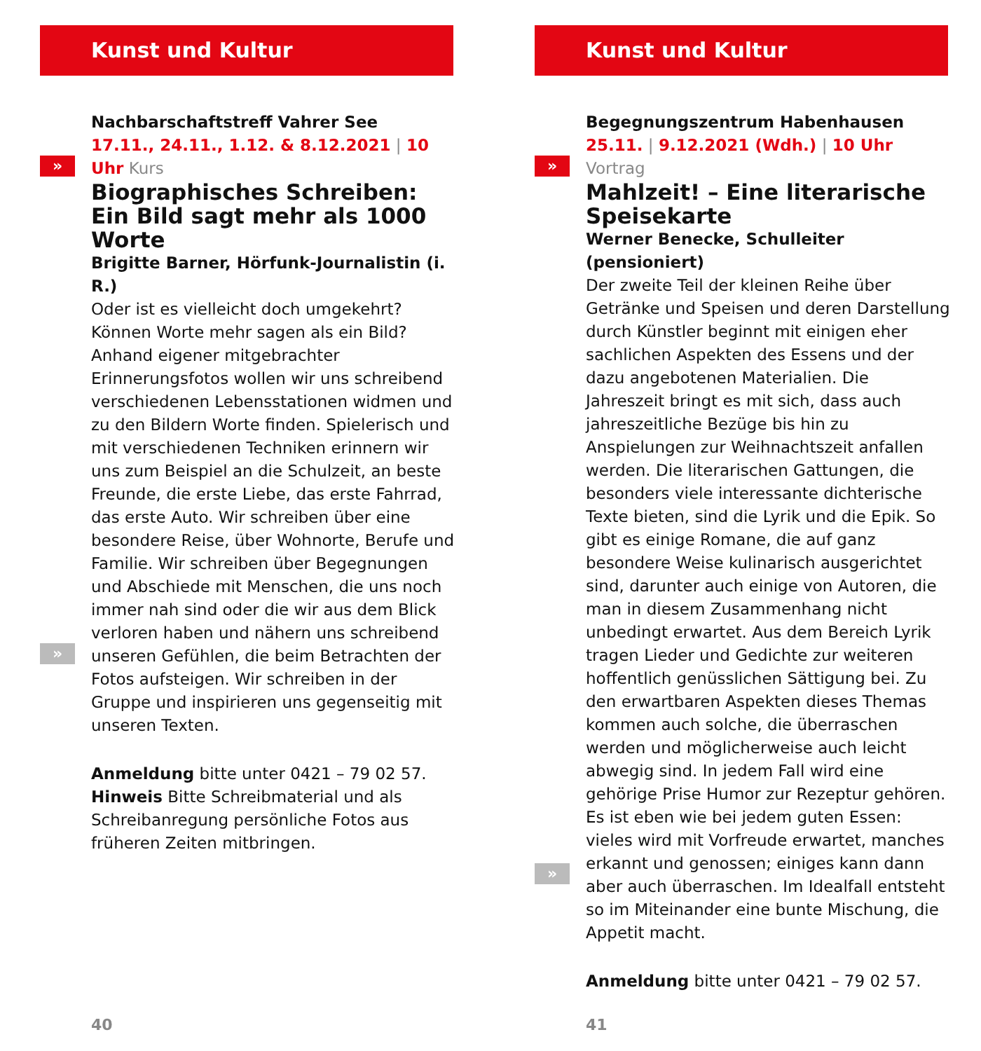Kunst und Kultur
»
»
Nachbarschaftstreff Vahrer See
17.11., 24.11., 1.12. & 8.12.2021 | 10 Uhr Kurs
Biographisches Schreiben: Ein Bild sagt mehr als 1000 Worte
Brigitte Barner, Hörfunk-Journalistin (i. R.)
Oder ist es vielleicht doch umgekehrt? Können Worte mehr sagen als ein Bild? Anhand eigener mitgebrachter Erinnerungsfotos wollen wir uns schreibend verschiedenen Lebensstationen widmen und zu den Bildern Worte finden. Spielerisch und mit verschiedenen Techniken erinnern wir uns zum Beispiel an die Schulzeit, an beste Freunde, die erste Liebe, das erste Fahrrad, das erste Auto. Wir schreiben über eine besondere Reise, über Wohnorte, Berufe und Familie. Wir schreiben über Begegnungen und Abschiede mit Menschen, die uns noch immer nah sind oder die wir aus dem Blick verloren haben und nähern uns schreibend unseren Gefühlen, die beim Betrachten der Fotos aufsteigen. Wir schreiben in der Gruppe und inspirieren uns gegenseitig mit unseren Texten.
Anmeldung bitte unter 0421 – 79 02 57.
Hinweis Bitte Schreibmaterial und als Schreibanregung persönliche Fotos aus früheren Zeiten mitbringen.
40
Kunst und Kultur
»
»
Begegnungszentrum Habenhausen
25.11. | 9.12.2021 (Wdh.) | 10 Uhr Vortrag
Mahlzeit! – Eine literarische Speisekarte
Werner Benecke, Schulleiter (pensioniert)
Der zweite Teil der kleinen Reihe über Getränke und Speisen und deren Darstellung durch Künstler beginnt mit einigen eher sachlichen Aspekten des Essens und der dazu angebotenen Materialien. Die Jahreszeit bringt es mit sich, dass auch jahreszeitliche Bezüge bis hin zu Anspielungen zur Weihnachtszeit anfallen werden. Die literarischen Gattungen, die besonders viele interessante dichterische Texte bieten, sind die Lyrik und die Epik. So gibt es einige Romane, die auf ganz besondere Weise kulinarisch ausgerichtet sind, darunter auch einige von Autoren, die man in diesem Zusammenhang nicht unbedingt erwartet. Aus dem Bereich Lyrik tragen Lieder und Gedichte zur weiteren hoffentlich genüsslichen Sättigung bei. Zu den erwartbaren Aspekten dieses Themas kommen auch solche, die überraschen werden und möglicherweise auch leicht abwegig sind. In jedem Fall wird eine gehörige Prise Humor zur Rezeptur gehören. Es ist eben wie bei jedem guten Essen: vieles wird mit Vorfreude erwartet, manches erkannt und genossen; einiges kann dann aber auch überraschen. Im Idealfall entsteht so im Miteinander eine bunte Mischung, die Appetit macht.
Anmeldung bitte unter 0421 – 79 02 57.
41